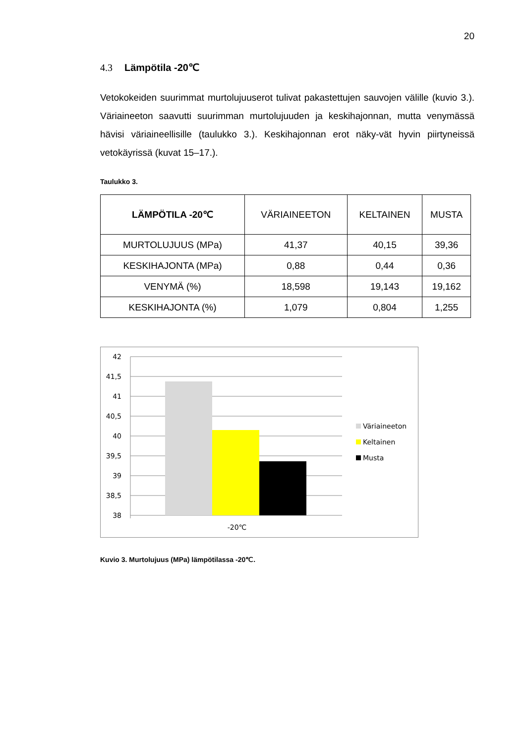20
4.3 Lämpötila -20℃
Vetokokeiden suurimmat murtolujuuserot tulivat pakastettujen sauvojen välille (kuvio 3.). Väriaineeton saavutti suurimman murtolujuuden ja keskihajonnan, mutta venymässä hävisi väriaineellisille (taulukko 3.). Keskihajonnan erot näky-vät hyvin piirtyneissä vetokäyrissä (kuvat 15–17.).
Taulukko 3.
| LÄMPÖTILA -20℃ | VÄRIAINEETON | KELTAINEN | MUSTA |
| --- | --- | --- | --- |
| MURTOLUJUUS (MPa) | 41,37 | 40,15 | 39,36 |
| KESKIHAJONTA (MPa) | 0,88 | 0,44 | 0,36 |
| VENYMÄ (%) | 18,598 | 19,143 | 19,162 |
| KESKIHAJONTA (%) | 1,079 | 0,804 | 1,255 |
42
41,5
41
40,5
40
39,5
39
38,5
38
-20℃
Väriaineeton
Keltainen
Musta
Kuvio 3. Murtolujuus (MPa) lämpötilassa -20℃.